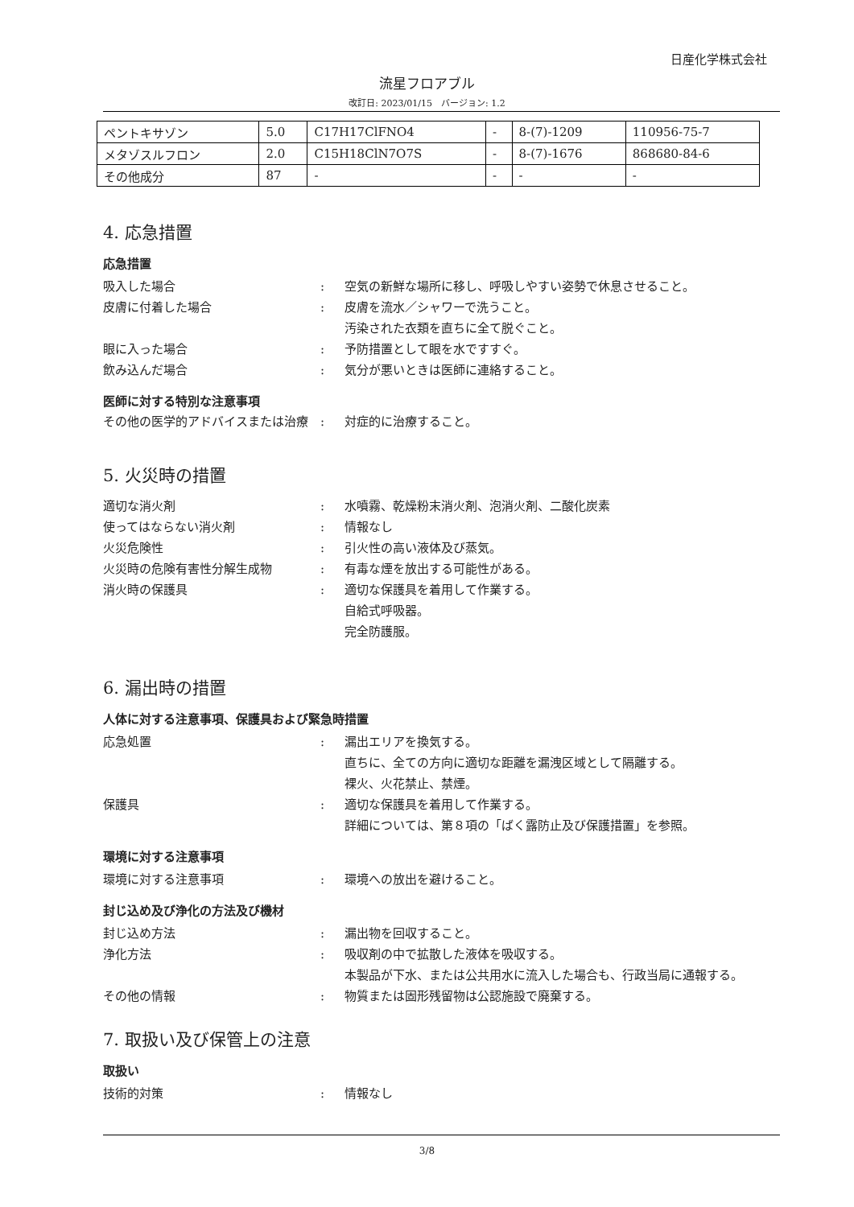日産化学株式会社
流星フロアブル
改訂日: 2023/01/15　バージョン: 1.2
| ペントキサゾン | 5.0 | C17H17ClFNO4 | - | 8-(7)-1209 | 110956-75-7 |
| メタゾスルフロン | 2.0 | C15H18ClN7O7S | - | 8-(7)-1676 | 868680-84-6 |
| その他成分 | 87 | - | - | - | - |
4. 応急措置
応急措置
吸入した場合 : 空気の新鮮な場所に移し、呼吸しやすい姿勢で休息させること。
皮膚に付着した場合 : 皮膚を流水／シャワーで洗うこと。
汚染された衣類を直ちに全て脱ぐこと。
眼に入った場合 : 予防措置として眼を水ですすぐ。
飲み込んだ場合 : 気分が悪いときは医師に連絡すること。
医師に対する特別な注意事項
その他の医学的アドバイスまたは治療 : 対症的に治療すること。
5. 火災時の措置
適切な消火剤 : 水噴霧、乾燥粉末消火剤、泡消火剤、二酸化炭素
使ってはならない消火剤 : 情報なし
火災危険性 : 引火性の高い液体及び蒸気。
火災時の危険有害性分解生成物 : 有毒な煙を放出する可能性がある。
消火時の保護具 : 適切な保護具を着用して作業する。
自給式呼吸器。
完全防護服。
6. 漏出時の措置
人体に対する注意事項、保護具および緊急時措置
応急処置 : 漏出エリアを換気する。
直ちに、全ての方向に適切な距離を漏洩区域として隔離する。
裸火、火花禁止、禁煙。
保護具 : 適切な保護具を着用して作業する。
詳細については、第８項の「ばく露防止及び保護措置」を参照。
環境に対する注意事項
環境に対する注意事項 : 環境への放出を避けること。
封じ込め及び浄化の方法及び機材
封じ込め方法 : 漏出物を回収すること。
浄化方法 : 吸収剤の中で拡散した液体を吸収する。
本製品が下水、または公共用水に流入した場合も、行政当局に通報する。
その他の情報 : 物質または固形残留物は公認施設で廃棄する。
7. 取扱い及び保管上の注意
取扱い
技術的対策 : 情報なし
3/8